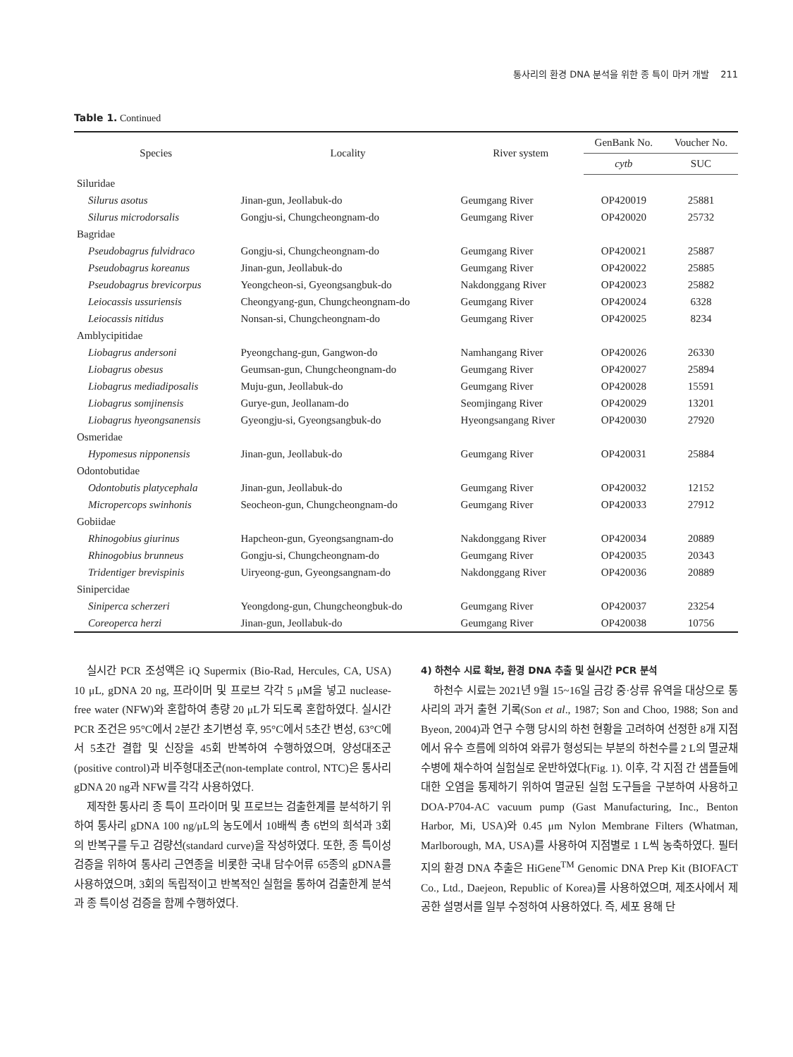통사리의 환경 DNA 분석을 위한 종 특이 마커 개발 211
Table 1. Continued
| Species | Locality | River system | GenBank No. | Voucher No. |
| --- | --- | --- | --- | --- |
| | | | cytb | SUC |
| Siluridae | | | | |
| Silurus asotus | Jinan-gun, Jeollabuk-do | Geumgang River | OP420019 | 25881 |
| Silurus microdorsalis | Gongju-si, Chungcheongnam-do | Geumgang River | OP420020 | 25732 |
| Bagridae | | | | |
| Pseudobagrus fulvidraco | Gongju-si, Chungcheongnam-do | Geumgang River | OP420021 | 25887 |
| Pseudobagrus koreanus | Jinan-gun, Jeollabuk-do | Geumgang River | OP420022 | 25885 |
| Pseudobagrus brevicorpus | Yeongcheon-si, Gyeongsangbuk-do | Nakdonggang River | OP420023 | 25882 |
| Leiocassis ussuriensis | Cheongyang-gun, Chungcheongnam-do | Geumgang River | OP420024 | 6328 |
| Leiocassis nitidus | Nonsan-si, Chungcheongnam-do | Geumgang River | OP420025 | 8234 |
| Amblycipitidae | | | | |
| Liobagrus andersoni | Pyeongchang-gun, Gangwon-do | Namhangang River | OP420026 | 26330 |
| Liobagrus obesus | Geumsan-gun, Chungcheongnam-do | Geumgang River | OP420027 | 25894 |
| Liobagrus mediadiposalis | Muju-gun, Jeollabuk-do | Geumgang River | OP420028 | 15591 |
| Liobagrus somjinensis | Gurye-gun, Jeollanam-do | Seomjingang River | OP420029 | 13201 |
| Liobagrus hyeongsanensis | Gyeongju-si, Gyeongsangbuk-do | Hyeongsangang River | OP420030 | 27920 |
| Osmeridae | | | | |
| Hypomesus nipponensis | Jinan-gun, Jeollabuk-do | Geumgang River | OP420031 | 25884 |
| Odontobutidae | | | | |
| Odontobutis platycephala | Jinan-gun, Jeollabuk-do | Geumgang River | OP420032 | 12152 |
| Micropercops swinhonis | Seocheon-gun, Chungcheongnam-do | Geumgang River | OP420033 | 27912 |
| Gobiidae | | | | |
| Rhinogobius giurinus | Hapcheon-gun, Gyeongsangnam-do | Nakdonggang River | OP420034 | 20889 |
| Rhinogobius brunneus | Gongju-si, Chungcheongnam-do | Geumgang River | OP420035 | 20343 |
| Tridentiger brevispinis | Uiryeong-gun, Gyeongsangnam-do | Nakdonggang River | OP420036 | 20889 |
| Sinipercidae | | | | |
| Siniperca scherzeri | Yeongdong-gun, Chungcheongbuk-do | Geumgang River | OP420037 | 23254 |
| Coreoperca herzi | Jinan-gun, Jeollabuk-do | Geumgang River | OP420038 | 10756 |
실시간 PCR 조성액은 iQ Supermix (Bio-Rad, Hercules, CA, USA) 10 μL, gDNA 20 ng, 프라이머 및 프로브 각각 5 μM을 넣고 nuclease-free water (NFW)와 혼합하여 총량 20 μL가 되도록 혼합하였다. 실시간 PCR 조건은 95°C에서 2분간 초기변성 후, 95°C에서 5초간 변성, 63°C에서 5초간 결합 및 신장을 45회 반복하여 수행하였으며, 양성대조군(positive control)과 비주형대조군(non-template control, NTC)은 통사리 gDNA 20 ng과 NFW를 각각 사용하였다.
제작한 통사리 종 특이 프라이머 및 프로브는 검출한계를 분석하기 위하여 통사리 gDNA 100 ng/μL의 농도에서 10배씩 총 6번의 희석과 3회의 반복구를 두고 검량선(standard curve)을 작성하였다. 또한, 종 특이성 검증을 위하여 통사리 근연종을 비롯한 국내 담수어류 65종의 gDNA를 사용하였으며, 3회의 독립적이고 반복적인 실험을 통하여 검출한계 분석과 종 특이성 검증을 함께 수행하였다.
4) 하천수 시료 확보, 환경 DNA 추출 및 실시간 PCR 분석
하천수 시료는 2021년 9월 15~16일 금강 중·상류 유역을 대상으로 통사리의 과거 출현 기록(Son et al., 1987; Son and Choo, 1988; Son and Byeon, 2004)과 연구 수행 당시의 하천 현황을 고려하여 선정한 8개 지점에서 유수 흐름에 의하여 와류가 형성되는 부분의 하천수를 2 L의 멸균채수병에 채수하여 실험실로 운반하였다(Fig. 1). 이후, 각 지점 간 샘플들에 대한 오염을 통제하기 위하여 멸균된 실험 도구들을 구분하여 사용하고 DOA-P704-AC vacuum pump (Gast Manufacturing, Inc., Benton Harbor, Mi, USA)와 0.45 μm Nylon Membrane Filters (Whatman, Marlborough, MA, USA)를 사용하여 지점별로 1 L씩 농축하였다. 필터지의 환경 DNA 추출은 HiGene<sup>TM</sup> Genomic DNA Prep Kit (BIOFACT Co., Ltd., Daejeon, Republic of Korea)를 사용하였으며, 제조사에서 제공한 설명서를 일부 수정하여 사용하였다. 즉, 세포 용해 단